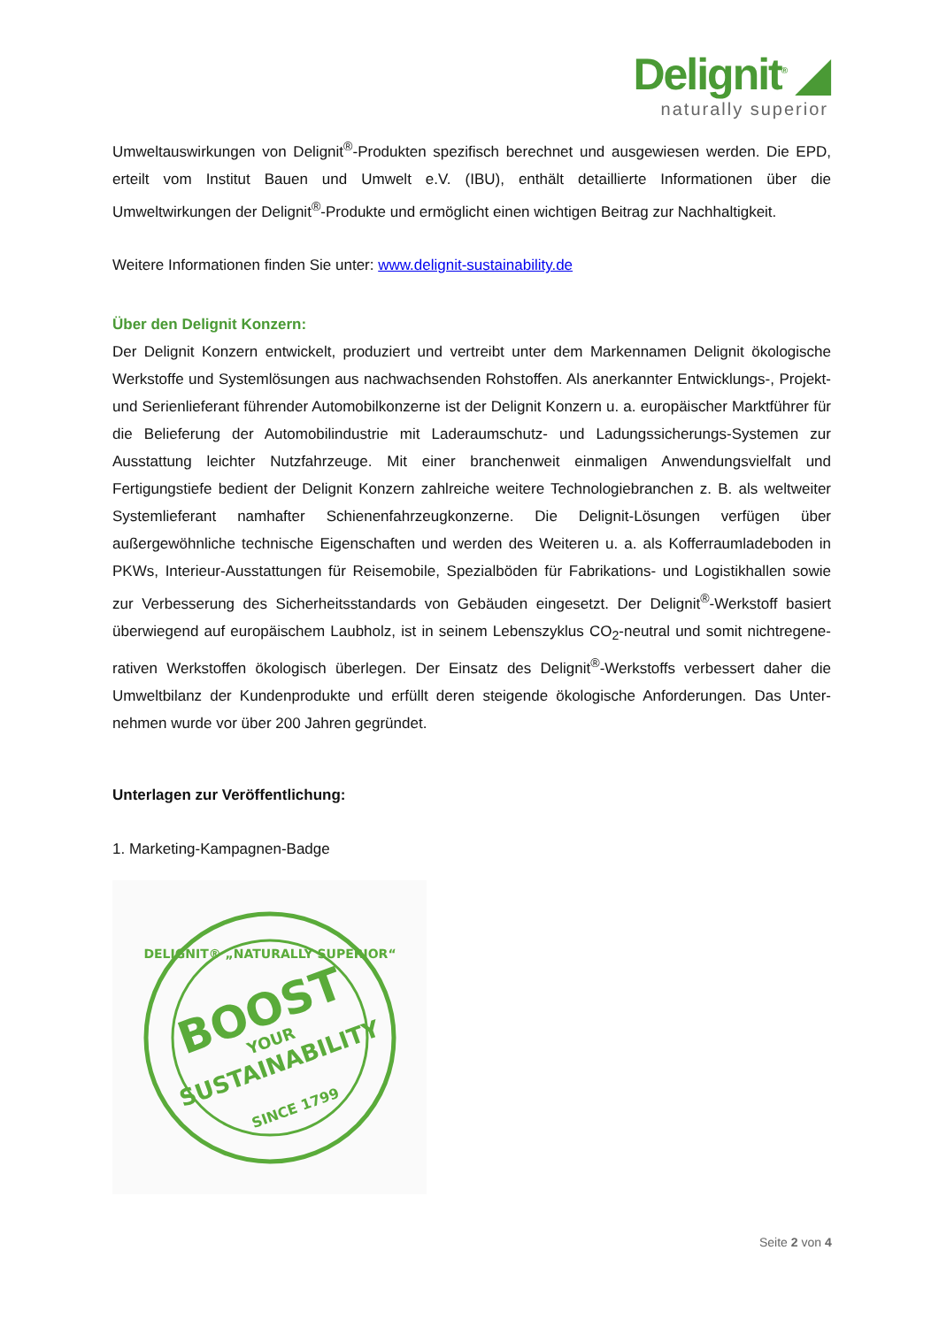Delignit<sup>®</sup> ◢
naturally superior
Umweltauswirkungen von Delignit<sup>®</sup>-Produkten spezifisch berechnet und ausgewiesen werden. Die EPD, erteilt vom Institut Bauen und Umwelt e.V. (IBU), enthält detaillierte Informationen über die Umweltwirkungen der Delignit<sup>®</sup>-Produkte und ermöglicht einen wichtigen Beitrag zur Nachhaltigkeit.
Weitere Informationen finden Sie unter: www.delignit-sustainability.de
Über den Delignit Konzern:
Der Delignit Konzern entwickelt, produziert und vertreibt unter dem Markennamen Delignit ökologische Werkstoffe und Systemlösungen aus nachwachsenden Rohstoffen. Als anerkannter Entwicklungs-, Projekt- und Serienlieferant führender Automobilkonzerne ist der Delignit Konzern u. a. europäischer Marktführer für die Belieferung der Automobilindustrie mit Laderaumschutz- und Ladungssicherungs-Systemen zur Ausstattung leichter Nutzfahrzeuge. Mit einer branchenweit einmaligen Anwendungsvielfalt und Fertigungstiefe bedient der Delignit Konzern zahlreiche weitere Technologiebranchen z. B. als weltweiter Systemlieferant namhafter Schienenfahrzeugkonzerne. Die Delignit-Lösungen verfügen über außergewöhnliche technische Eigenschaften und werden des Weiteren u. a. als Kofferraumladeboden in PKWs, Interieur-Ausstattungen für Reisemobile, Spezialböden für Fabrikations- und Logistikhallen sowie zur Verbesserung des Sicherheitsstandards von Gebäuden eingesetzt. Der Delignit<sup>®</sup>-Werkstoff basiert überwiegend auf europäischem Laubholz, ist in seinem Lebenszyklus CO<sub>2</sub>-neutral und somit nichtregene- rativen Werkstoffen ökologisch überlegen. Der Einsatz des Delignit<sup>®</sup>-Werkstoffs verbessert daher die Umweltbilanz der Kundenprodukte und erfüllt deren steigende ökologische Anforderungen. Das Unter- nehmen wurde vor über 200 Jahren gegründet.
Unterlagen zur Veröffentlichung:
1. Marketing-Kampagnen-Badge
DELIGNIT® „NATURALLY SUPERIOR“
BOOST
YOUR
SUSTAINABILITY
SINCE 1799
Seite 2 von 4